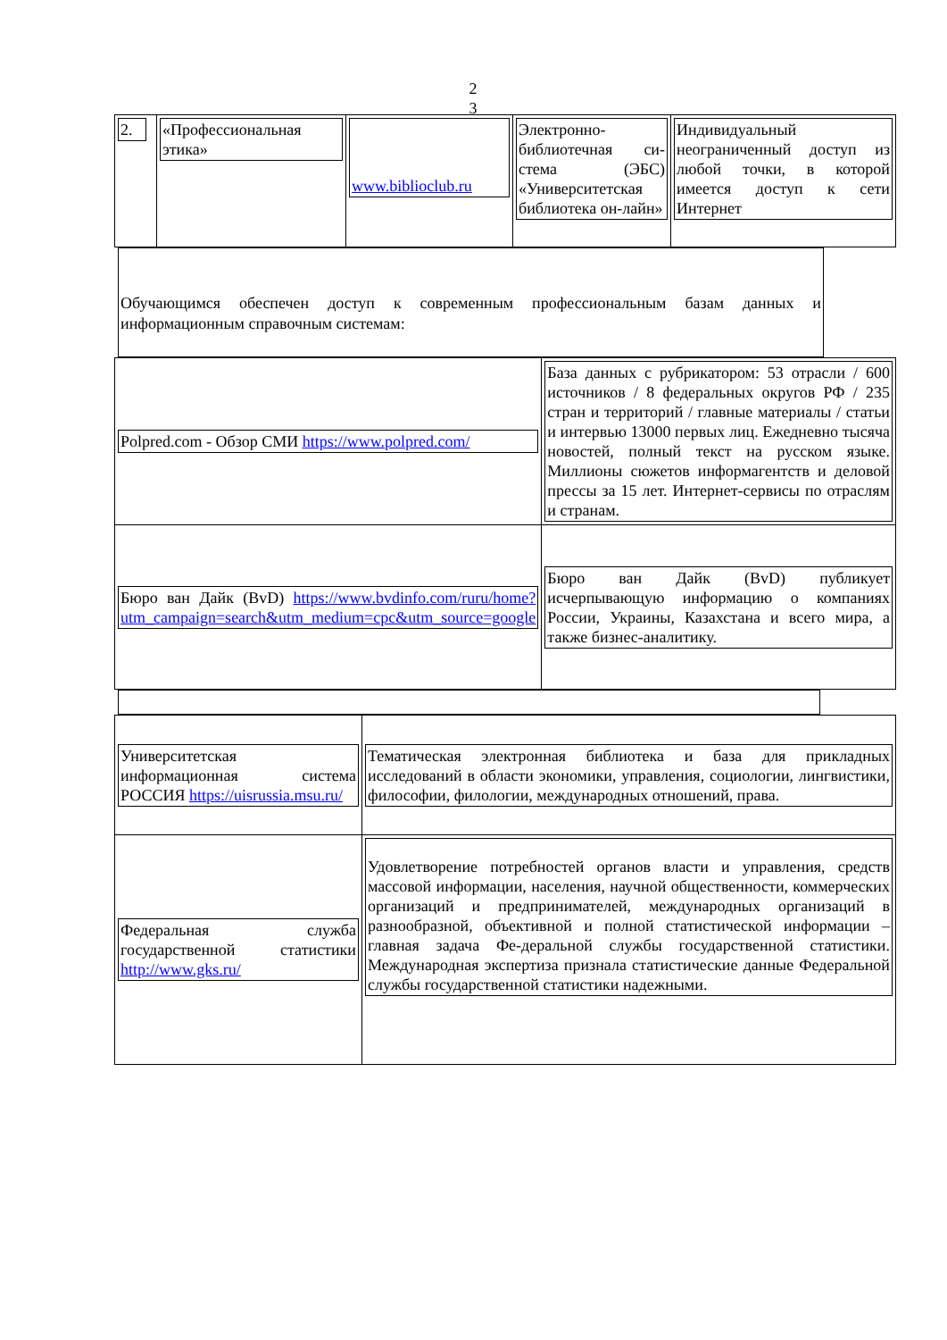2
3
| 2. | «Профессиональная этика» | www.biblioclub.ru | Электронно-библиотечная си-стема (ЭБС) «Университетская библиотека он-лайн» | Индивидуальный неограниченный доступ из любой точки, в которой имеется доступ к сети Интернет |
Обучающимся обеспечен доступ к современным профессиональным базам данных и информационным справочным системам:
| Polpred.com - Обзор СМИ https://www.polpred.com/ | База данных с рубрикатором: 53 отрасли / 600 источников / 8 федеральных округов РФ / 235 стран и территорий / главные материалы / статьи и интервью 13000 первых лиц. Ежедневно тысяча новостей, полный текст на русском языке. Миллионы сюжетов информагентств и деловой прессы за 15 лет. Интернет-сервисы по отраслям и странам. |
| Бюро ван Дайк (BvD) https://www.bvdinfo.com/ruru/home?utm_campaign=search&utm_medium=cpc&utm_source=google | Бюро ван Дайк (BvD) публикует исчерпывающую информацию о компаниях России, Украины, Казахстана и всего мира, а также бизнес-аналитику. |
| Университетская информационная система РОССИЯ https://uisrussia.msu.ru/ | Тематическая электронная библиотека и база для прикладных исследований в области экономики, управления, социологии, лингвистики, философии, филологии, международных отношений, права. |
| Федеральная служба государственной статистики http://www.gks.ru/ | Удовлетворение потребностей органов власти и управления, средств массовой информации, населения, научной общественности, коммерческих организаций и предпринимателей, международных организаций в разнообразной, объективной и полной статистической информации – главная задача Фе-деральной службы государственной статистики. Международная экспертиза признала статистические данные Федеральной службы государственной статистики надежными. |